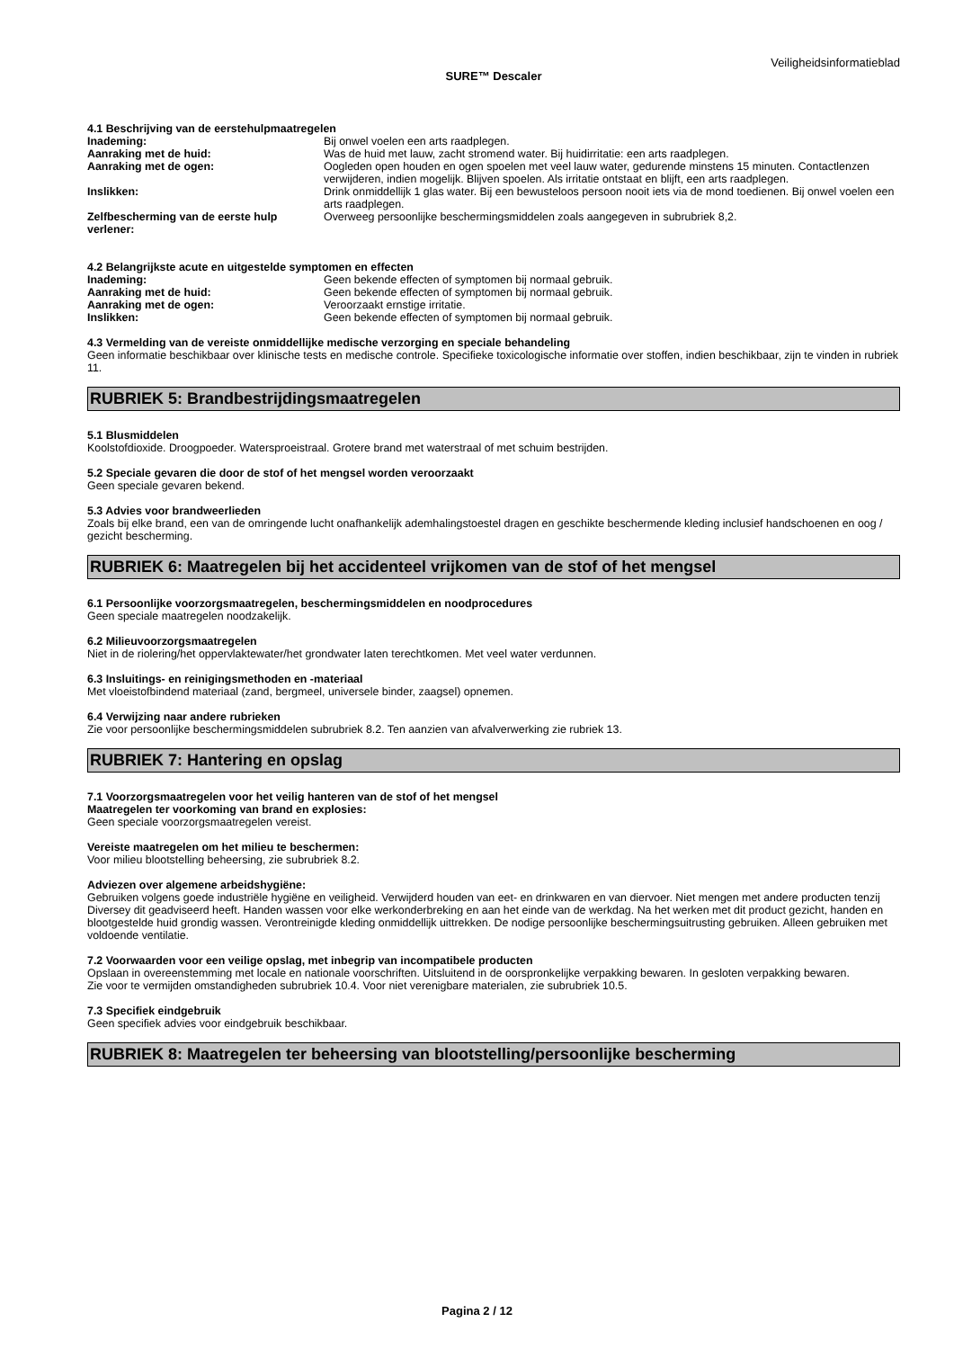Veiligheidsinformatieblad
SURE™ Descaler
4.1 Beschrijving van de eerstehulpmaatregelen
Inademing: Bij onwel voelen een arts raadplegen.
Aanraking met de huid: Was de huid met lauw, zacht stromend water. Bij huidirritatie: een arts raadplegen.
Aanraking met de ogen: Oogleden open houden en ogen spoelen met veel lauw water, gedurende minstens 15 minuten. Contactlenzen verwijderen, indien mogelijk. Blijven spoelen. Als irritatie ontstaat en blijft, een arts raadplegen.
Inslikken: Drink onmiddellijk 1 glas water. Bij een bewusteloos persoon nooit iets via de mond toedienen. Bij onwel voelen een arts raadplegen.
Zelfbescherming van de eerste hulp verlener:
Overweeg persoonlijke beschermingsmiddelen zoals aangegeven in subrubriek 8,2.
4.2 Belangrijkste acute en uitgestelde symptomen en effecten
Inademing: Geen bekende effecten of symptomen bij normaal gebruik.
Aanraking met de huid: Geen bekende effecten of symptomen bij normaal gebruik.
Aanraking met de ogen: Veroorzaakt ernstige irritatie.
Inslikken: Geen bekende effecten of symptomen bij normaal gebruik.
4.3 Vermelding van de vereiste onmiddellijke medische verzorging en speciale behandeling
Geen informatie beschikbaar over klinische tests en medische controle. Specifieke toxicologische informatie over stoffen, indien beschikbaar, zijn te vinden in rubriek 11.
RUBRIEK 5: Brandbestrijdingsmaatregelen
5.1 Blusmiddelen
Koolstofdioxide. Droogpoeder. Watersproeistraal. Grotere brand met waterstraal of met schuim bestrijden.
5.2 Speciale gevaren die door de stof of het mengsel worden veroorzaakt
Geen speciale gevaren bekend.
5.3 Advies voor brandweerlieden
Zoals bij elke brand, een van de omringende lucht onafhankelijk ademhalingstoestel dragen en geschikte beschermende kleding inclusief handschoenen en oog / gezicht bescherming.
RUBRIEK 6: Maatregelen bij het accidenteel vrijkomen van de stof of het mengsel
6.1 Persoonlijke voorzorgsmaatregelen, beschermingsmiddelen en noodprocedures
Geen speciale maatregelen noodzakelijk.
6.2 Milieuvoorzorgsmaatregelen
Niet in de riolering/het oppervlaktewater/het grondwater laten terechtkomen. Met veel water verdunnen.
6.3 Insluitings- en reinigingsmethoden en -materiaal
Met vloeistofbindend materiaal (zand, bergmeel, universele binder, zaagsel) opnemen.
6.4 Verwijzing naar andere rubrieken
Zie voor persoonlijke beschermingsmiddelen subrubriek 8.2. Ten aanzien van afvalverwerking zie rubriek 13.
RUBRIEK 7: Hantering en opslag
7.1 Voorzorgsmaatregelen voor het veilig hanteren van de stof of het mengsel
Maatregelen ter voorkoming van brand en explosies:
Geen speciale voorzorgsmaatregelen vereist.
Vereiste maatregelen om het milieu te beschermen:
Voor milieu blootstelling beheersing, zie subrubriek 8.2.
Adviezen over algemene arbeidshygiëne:
Gebruiken volgens goede industriële hygiëne en veiligheid. Verwijderd houden van eet- en drinkwaren en van diervoer. Niet mengen met andere producten tenzij Diversey dit geadviseerd heeft. Handen wassen voor elke werkonderbreking en aan het einde van de werkdag. Na het werken met dit product gezicht, handen en blootgestelde huid grondig wassen. Verontreinigde kleding onmiddellijk uittrekken. De nodige persoonlijke beschermingsuitrusting gebruiken. Alleen gebruiken met voldoende ventilatie.
7.2 Voorwaarden voor een veilige opslag, met inbegrip van incompatibele producten
Opslaan in overeenstemming met locale en nationale voorschriften. Uitsluitend in de oorspronkelijke verpakking bewaren. In gesloten verpakking bewaren.
Zie voor te vermijden omstandigheden subrubriek 10.4. Voor niet verenigbare materialen, zie subrubriek 10.5.
7.3 Specifiek eindgebruik
Geen specifiek advies voor eindgebruik beschikbaar.
RUBRIEK 8: Maatregelen ter beheersing van blootstelling/persoonlijke bescherming
Pagina 2 / 12